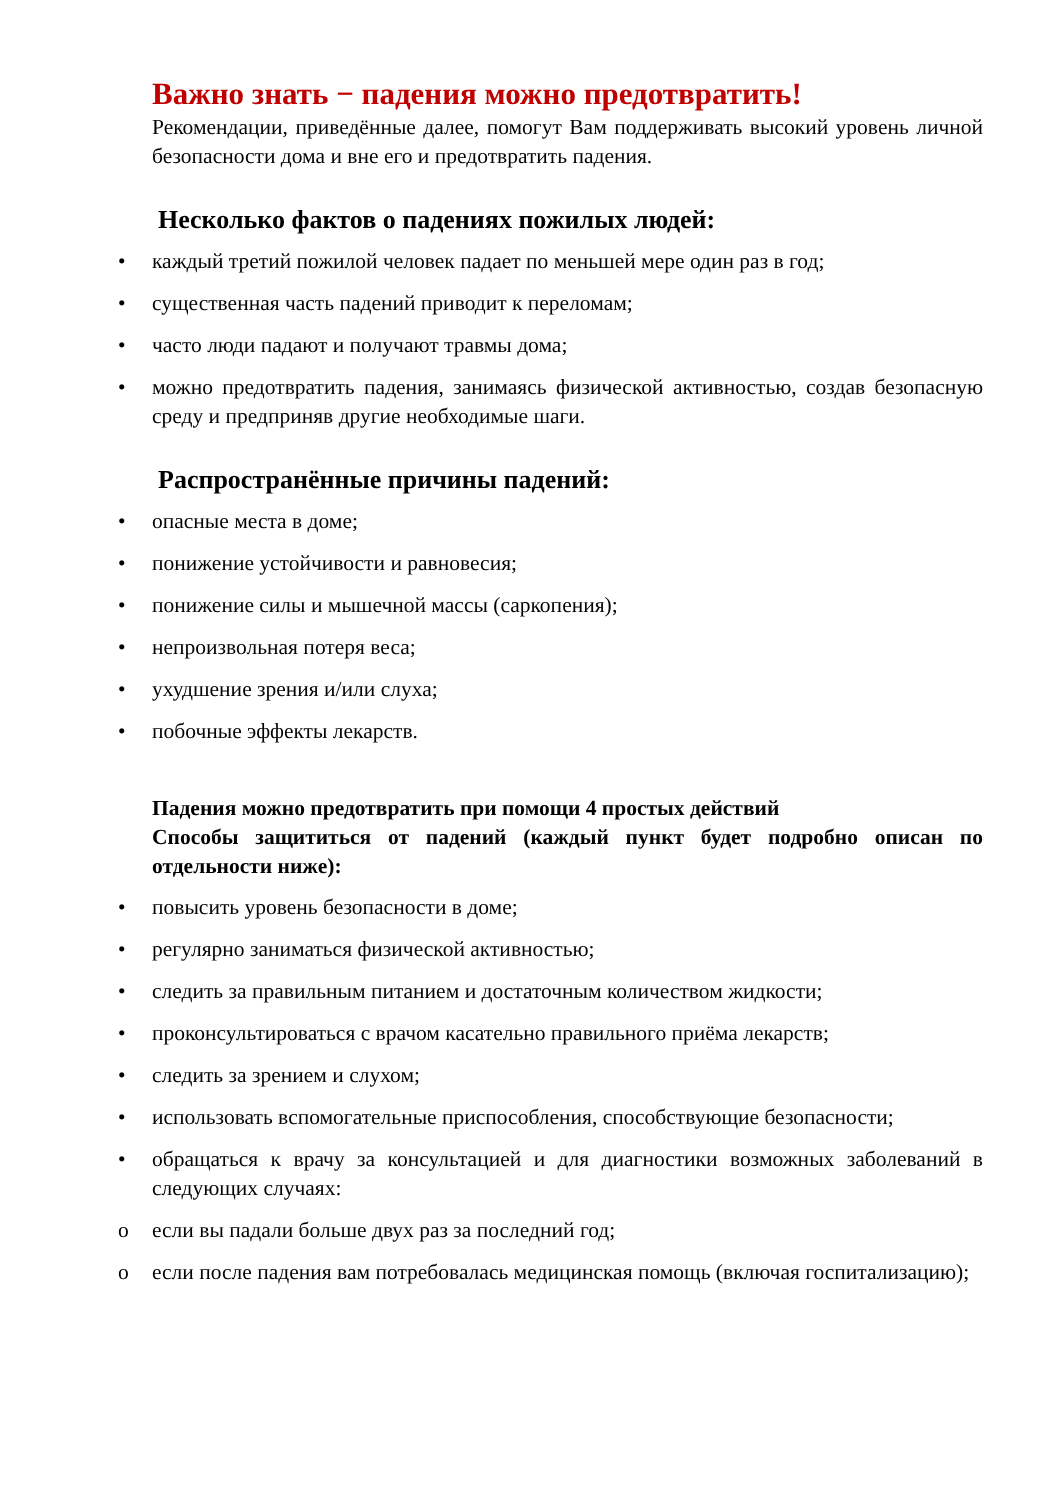Важно знать − падения можно предотвратить!
Рекомендации, приведённые далее, помогут Вам поддерживать высокий уровень личной безопасности дома и вне его и предотвратить падения.
Несколько фактов о падениях пожилых людей:
• каждый третий пожилой человек падает по меньшей мере один раз в год;
• существенная часть падений приводит к переломам;
• часто люди падают и получают травмы дома;
• можно предотвратить падения, занимаясь физической активностью, создав безопасную среду и предприняв другие необходимые шаги.
Распространённые причины падений:
• опасные места в доме;
• понижение устойчивости и равновесия;
• понижение силы и мышечной массы (саркопения);
• непроизвольная потеря веса;
• ухудшение зрения и/или слуха;
• побочные эффекты лекарств.
Падения можно предотвратить при помощи 4 простых действий
Способы защититься от падений (каждый пункт будет подробно описан по отдельности ниже):
• повысить уровень безопасности в доме;
• регулярно заниматься физической активностью;
• следить за правильным питанием и достаточным количеством жидкости;
• проконсультироваться с врачом касательно правильного приёма лекарств;
• следить за зрением и слухом;
• использовать вспомогательные приспособления, способствующие безопасности;
• обращаться к врачу за консультацией и для диагностики возможных заболеваний в следующих случаях:
o если вы падали больше двух раз за последний год;
o если после падения вам потребовалась медицинская помощь (включая госпитализацию);